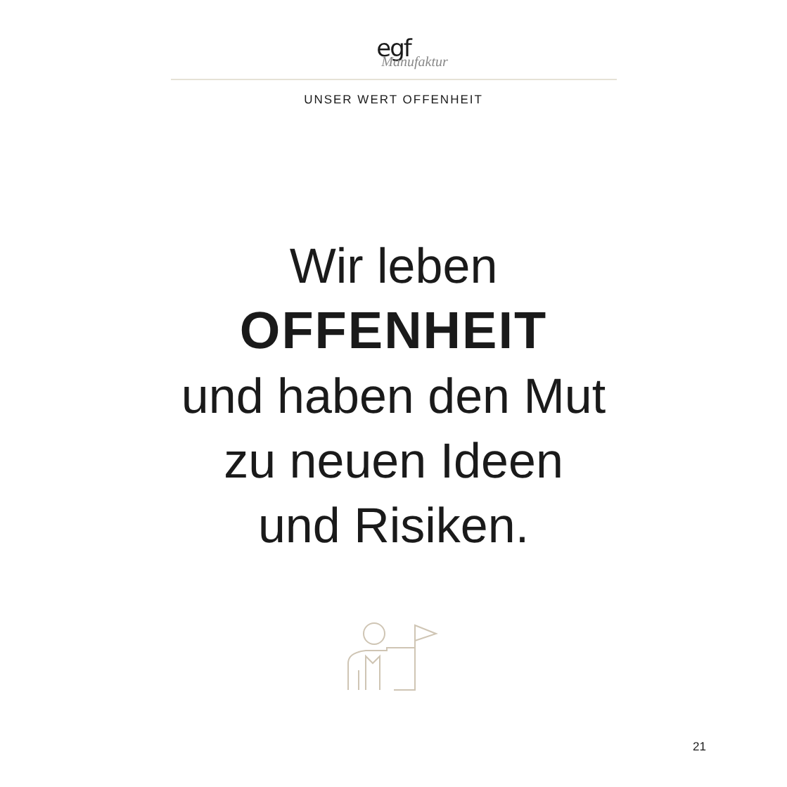egf
Manufaktur
UNSER WERT OFFENHEIT
Wir leben
OFFENHEIT
und haben den Mut
zu neuen Ideen
und Risiken.
21